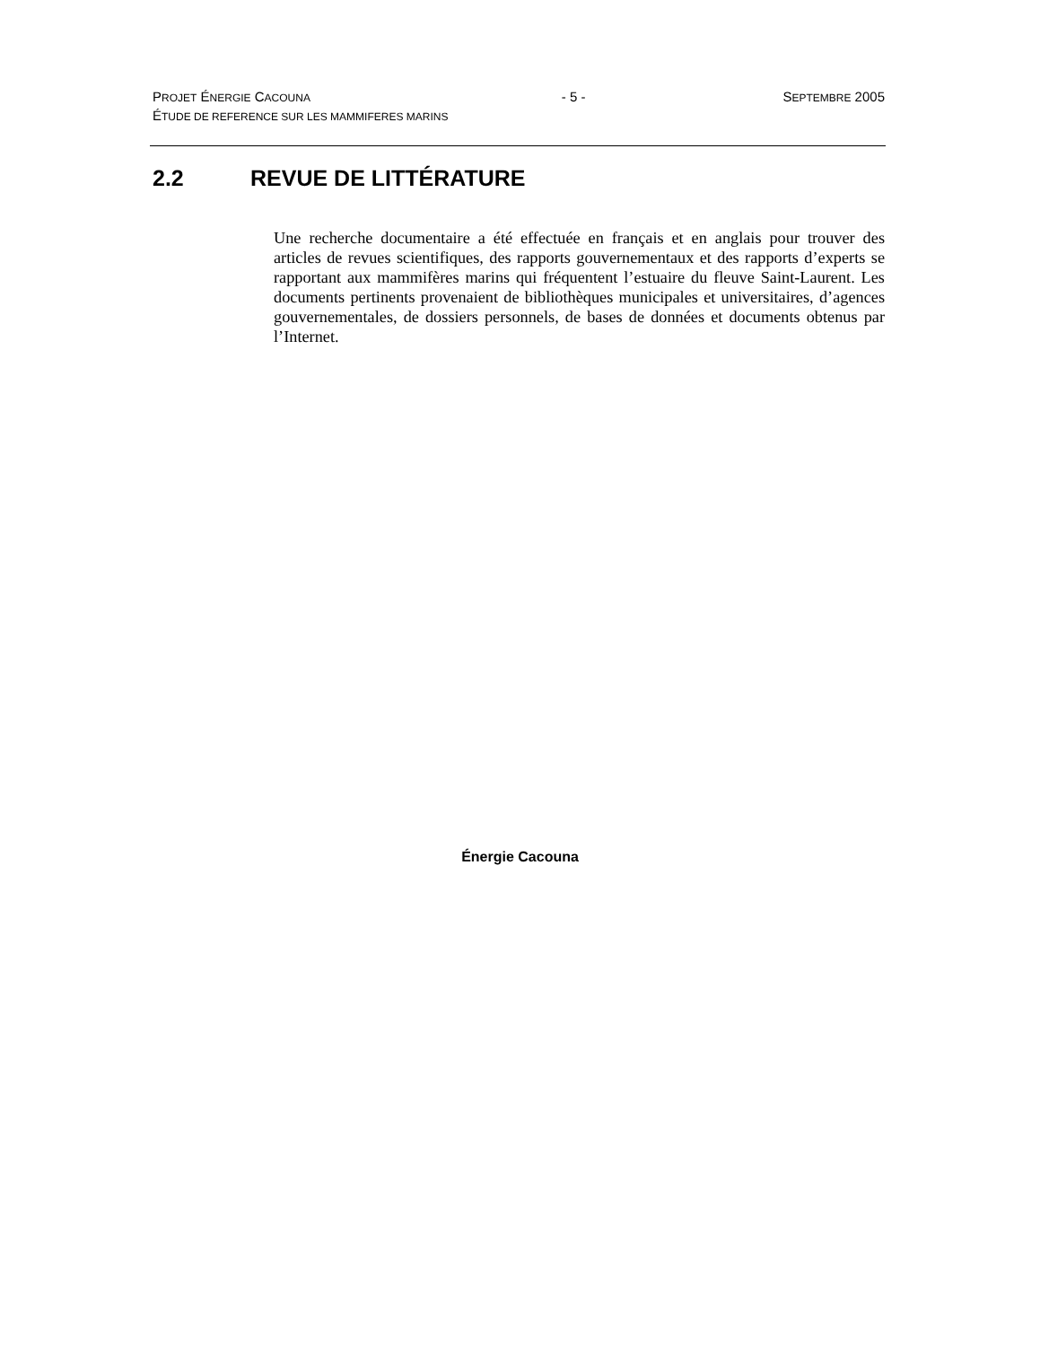PROJET ÉNERGIE CACOUNA - 5 - SEPTEMBRE 2005
ÉTUDE DE REFERENCE SUR LES MAMMIFERES MARINS
2.2 REVUE DE LITTÉRATURE
Une recherche documentaire a été effectuée en français et en anglais pour trouver des articles de revues scientifiques, des rapports gouvernementaux et des rapports d’experts se rapportant aux mammifères marins qui fréquentent l’estuaire du fleuve Saint-Laurent. Les documents pertinents provenaient de bibliothèques municipales et universitaires, d’agences gouvernementales, de dossiers personnels, de bases de données et documents obtenus par l’Internet.
Énergie Cacouna